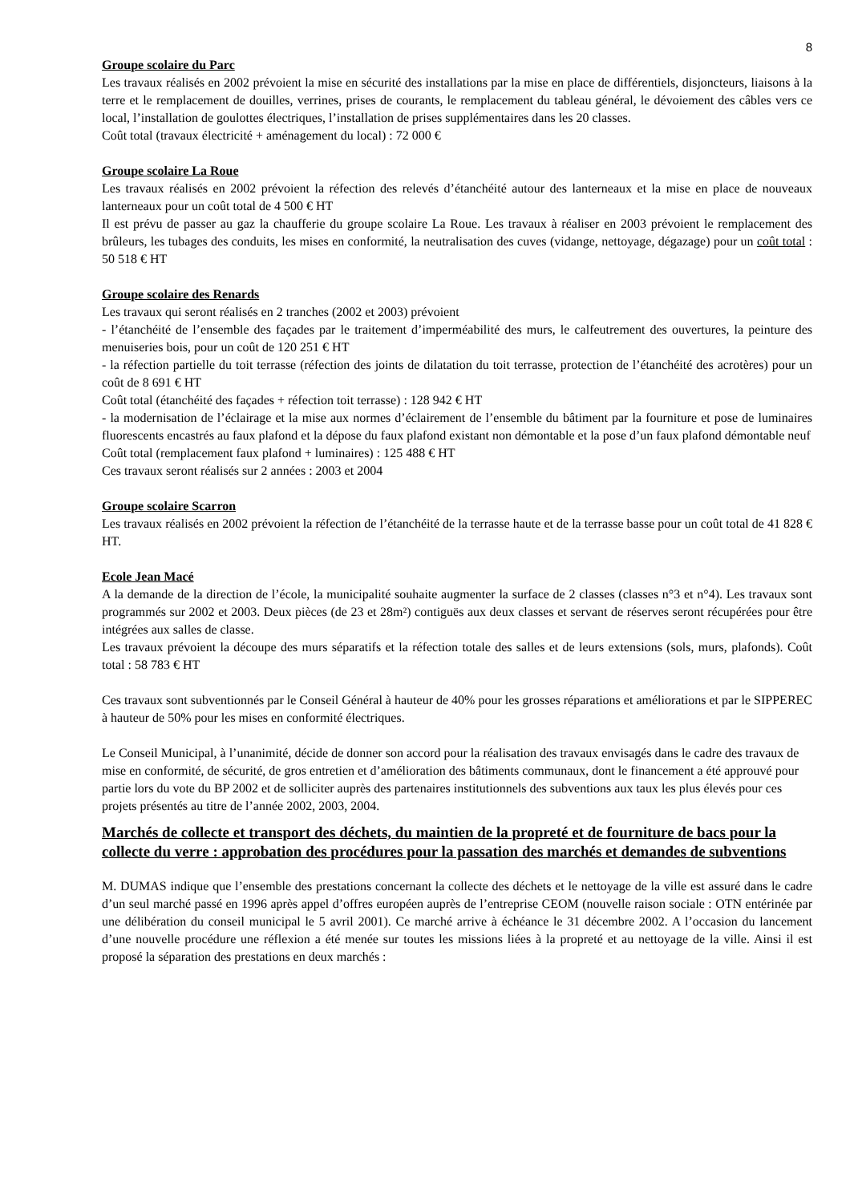8
Groupe scolaire du Parc
Les travaux réalisés en 2002 prévoient la mise en sécurité des installations par la mise en place de différentiels, disjoncteurs, liaisons à la terre et le remplacement de douilles, verrines, prises de courants, le remplacement du tableau général, le dévoiement des câbles vers ce local, l’installation de goulottes électriques, l’installation de prises supplémentaires dans les 20 classes.
Coût total (travaux électricité + aménagement du local) : 72 000 €
Groupe scolaire La Roue
Les travaux réalisés en 2002 prévoient la réfection des relevés d’étanchéité autour des lanterneaux et la mise en place de nouveaux lanterneaux pour un coût total de 4 500 € HT
Il est prévu de passer au gaz la chaufferie du groupe scolaire La Roue. Les travaux à réaliser en 2003 prévoient le remplacement des brûleurs, les tubages des conduits, les mises en conformité, la neutralisation des cuves (vidange, nettoyage, dégazage) pour un coût total : 50 518 € HT
Groupe scolaire des Renards
Les travaux qui seront réalisés en 2 tranches (2002 et 2003) prévoient
- l’étanchéité de l’ensemble des façades par le traitement d’imperméabilité des murs, le calfeutrement des ouvertures, la peinture des menuiseries bois, pour un coût de 120 251 € HT
- la réfection partielle du toit terrasse (réfection des joints de dilatation du toit terrasse, protection de l’étanchéité des acrotères) pour un coût de 8 691 € HT
Coût total (étanchéité des façades + réfection toit terrasse) : 128 942 € HT
- la modernisation de l’éclairage et la mise aux normes d’éclairement de l’ensemble du bâtiment par la fourniture et pose de luminaires fluorescents encastrés au faux plafond et la dépose du faux plafond existant non démontable et la pose d’un faux plafond démontable neuf
Coût total (remplacement faux plafond + luminaires) : 125 488 € HT
Ces travaux seront réalisés sur 2 années : 2003 et 2004
Groupe scolaire Scarron
Les travaux réalisés en 2002 prévoient la réfection de l’étanchéité de la terrasse haute et de la terrasse basse pour un coût total de 41 828 € HT.
Ecole Jean Macé
A la demande de la direction de l’école, la municipalité souhaite augmenter la surface de 2 classes (classes n°3 et n°4). Les travaux sont programmés sur 2002 et 2003. Deux pièces (de 23 et 28m²) contiguës aux deux classes et servant de réserves seront récupérées pour être intégrées aux salles de classe.
Les travaux prévoient la découpe des murs séparatifs et la réfection totale des salles et de leurs extensions (sols, murs, plafonds). Coût total : 58 783 € HT
Ces travaux sont subventionnés par le Conseil Général à hauteur de 40% pour les grosses réparations et améliorations et par le SIPPEREC à hauteur de 50% pour les mises en conformité électriques.
Le Conseil Municipal, à l’unanimité, décide de donner son accord pour la réalisation des travaux envisagés dans le cadre des travaux de mise en conformité, de sécurité, de gros entretien et d’amélioration des bâtiments communaux, dont le financement a été approuvé pour partie lors du vote du BP 2002 et de solliciter auprès des partenaires institutionnels des subventions aux taux les plus élevés pour ces projets présentés au titre de l’année 2002, 2003, 2004.
Marchés de collecte et transport des déchets, du maintien de la propreté et de fourniture de bacs pour la collecte du verre : approbation des procédures pour la passation des marchés et demandes de subventions
M. DUMAS indique que l’ensemble des prestations concernant la collecte des déchets et le nettoyage de la ville est assuré dans le cadre d’un seul marché passé en 1996 après appel d’offres européen auprès de l’entreprise CEOM (nouvelle raison sociale : OTN entérinée par une délibération du conseil municipal le 5 avril 2001). Ce marché arrive à échéance le 31 décembre 2002. A l’occasion du lancement d’une nouvelle procédure une réflexion a été menée sur toutes les missions liées à la propreté et au nettoyage de la ville. Ainsi il est proposé la séparation des prestations en deux marchés :